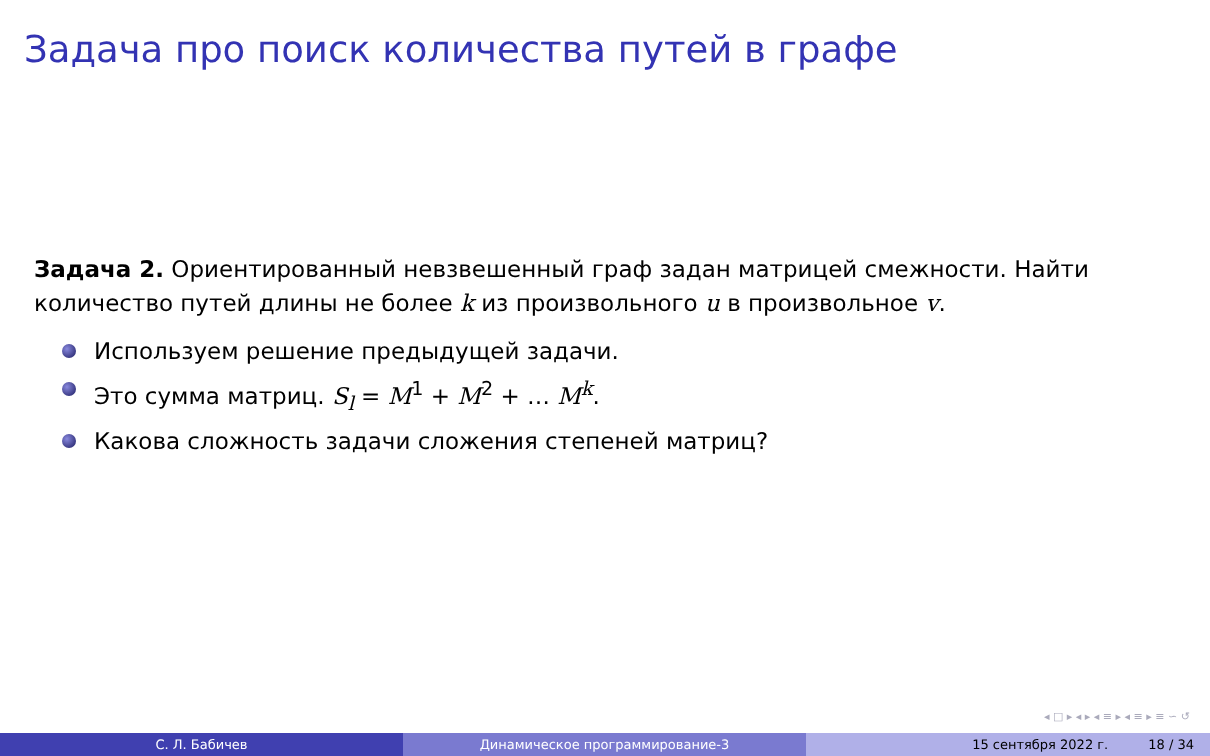Задача про поиск количества путей в графе
Задача 2. Ориентированный невзвешенный граф задан матрицей смежности. Найти количество путей длины не более k из произвольного u в произвольное v.
Используем решение предыдущей задачи.
Это сумма матриц. S<sub>l</sub> = M<sup>1</sup> + M<sup>2</sup> + … M<sup>k</sup>.
Какова сложность задачи сложения степеней матриц?
◂ □ ▸ ◂ ▸ ◂ ≡ ▸ ◂ ≡ ▸ ≡ ∽ ↺
С. Л. Бабичев Динамическое программирование-3 15 сентября 2022 г. 18 / 34